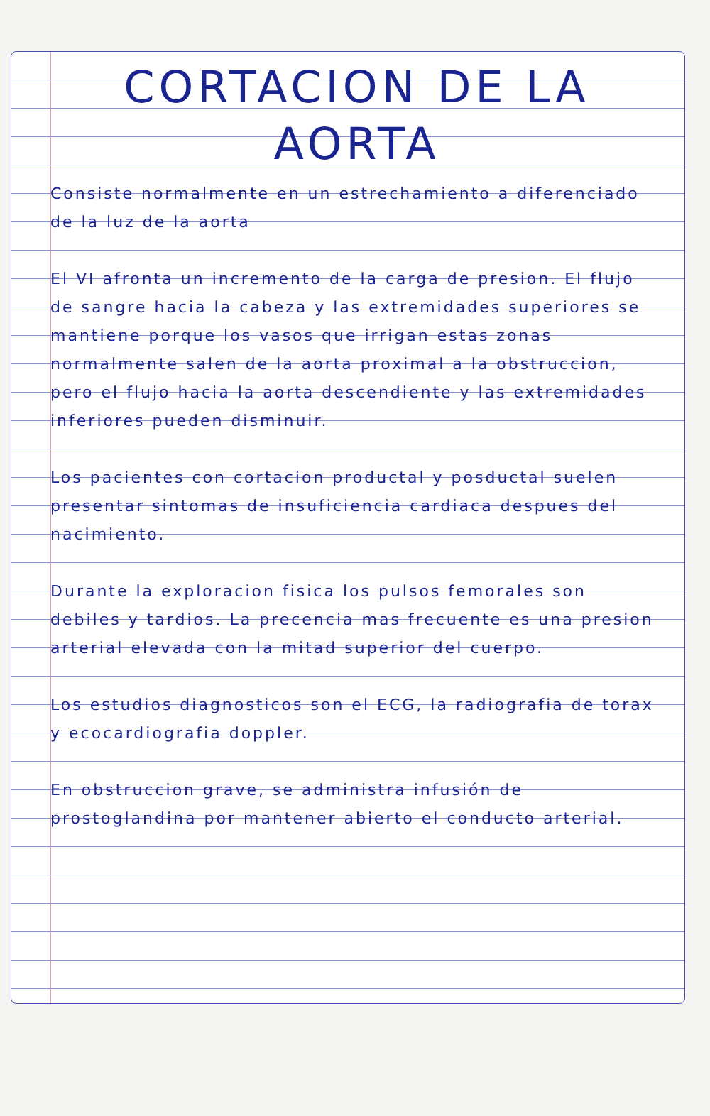CORTACION DE LA
AORTA
Consiste normalmente en un estrechamiento a diferenciado de la luz de la aorta
El VI afronta un incremento de la carga de presion. El flujo de sangre hacia la cabeza y las extremidades superiores se mantiene porque los vasos que irrigan estas zonas normalmente salen de la aorta proximal a la obstruccion, pero el flujo hacia la aorta descendiente y las extremidades inferiores pueden disminuir.
Los pacientes con cortacion productal y posductal suelen presentar sintomas de insuficiencia cardiaca despues del nacimiento.
Durante la exploracion fisica los pulsos femorales son debiles y tardios. La precencia mas frecuente es una presion arterial elevada con la mitad superior del cuerpo.
Los estudios diagnosticos son el ECG, la radiografia de torax y ecocardiografia doppler.
En obstruccion grave, se administra infusión de prostoglandina por mantener abierto el conducto arterial.